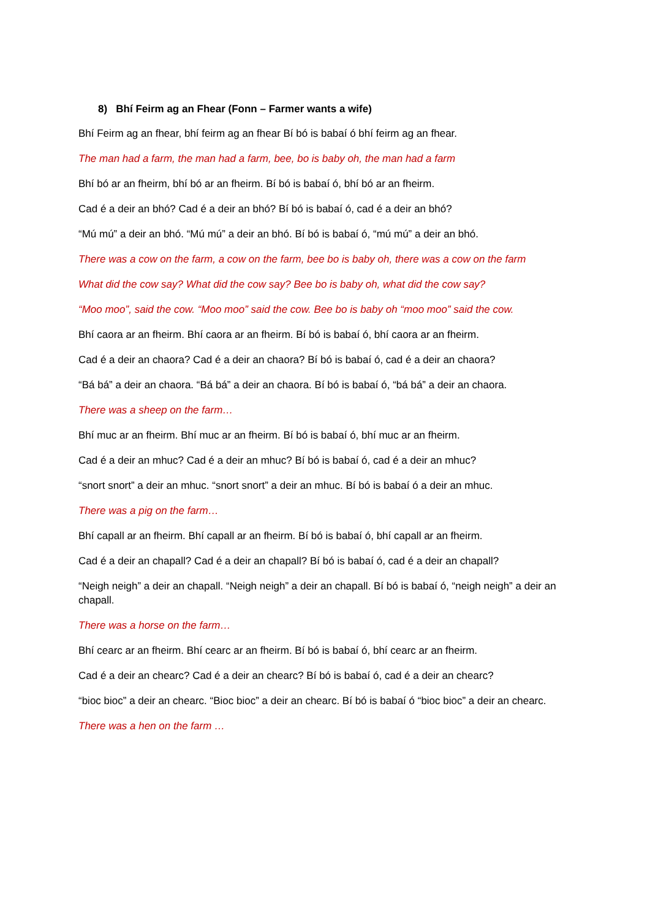8) Bhí Feirm ag an Fhear (Fonn – Farmer wants a wife)
Bhí Feirm ag an fhear, bhí feirm ag an fhear Bí bó is babaí ó bhí feirm ag an fhear.
The man had a farm, the man had a farm, bee, bo is baby oh, the man had a farm
Bhí bó ar an fheirm, bhí bó ar an fheirm. Bí bó is babaí ó, bhí bó ar an fheirm.
Cad é a deir an bhó? Cad é a deir an bhó? Bí bó is babaí ó, cad é a deir an bhó?
“Mú mú” a deir an bhó. “Mú mú” a deir an bhó. Bí bó is babaí ó, “mú mú” a deir an bhó.
There was a cow on the farm, a cow on the farm, bee bo is baby oh, there was a cow on the farm
What did the cow say? What did the cow say? Bee bo is baby oh, what did the cow say?
“Moo moo”, said the cow. “Moo moo” said the cow. Bee bo is baby oh “moo moo” said the cow.
Bhí caora ar an fheirm. Bhí caora ar an fheirm. Bí bó is babaí ó, bhí caora ar an fheirm.
Cad é a deir an chaora? Cad é a deir an chaora? Bí bó is babaí ó, cad é a deir an chaora?
“Bá bá” a deir an chaora. “Bá bá” a deir an chaora. Bí bó is babaí ó, “bá bá” a deir an chaora.
There was a sheep on the farm…
Bhí muc ar an fheirm. Bhí muc ar an fheirm. Bí bó is babaí ó, bhí muc ar an fheirm.
Cad é a deir an mhuc? Cad é a deir an mhuc? Bí bó is babaí ó, cad é a deir an mhuc?
“snort snort” a deir an mhuc. “snort snort” a deir an mhuc. Bí bó is babaí ó a deir an mhuc.
There was a pig on the farm…
Bhí capall ar an fheirm. Bhí capall ar an fheirm. Bí bó is babaí ó, bhí capall ar an fheirm.
Cad é a deir an chapall? Cad é a deir an chapall? Bí bó is babaí ó, cad é a deir an chapall?
“Neigh neigh” a deir an chapall. “Neigh neigh” a deir an chapall. Bí bó is babaí ó, “neigh neigh” a deir an chapall.
There was a horse on the farm…
Bhí cearc ar an fheirm. Bhí cearc ar an fheirm. Bí bó is babaí ó, bhí cearc ar an fheirm.
Cad é a deir an chearc? Cad é a deir an chearc? Bí bó is babaí ó, cad é a deir an chearc?
“bioc bioc” a deir an chearc. “Bioc bioc” a deir an chearc. Bí bó is babaí ó “bioc bioc” a deir an chearc.
There was a hen on the farm …